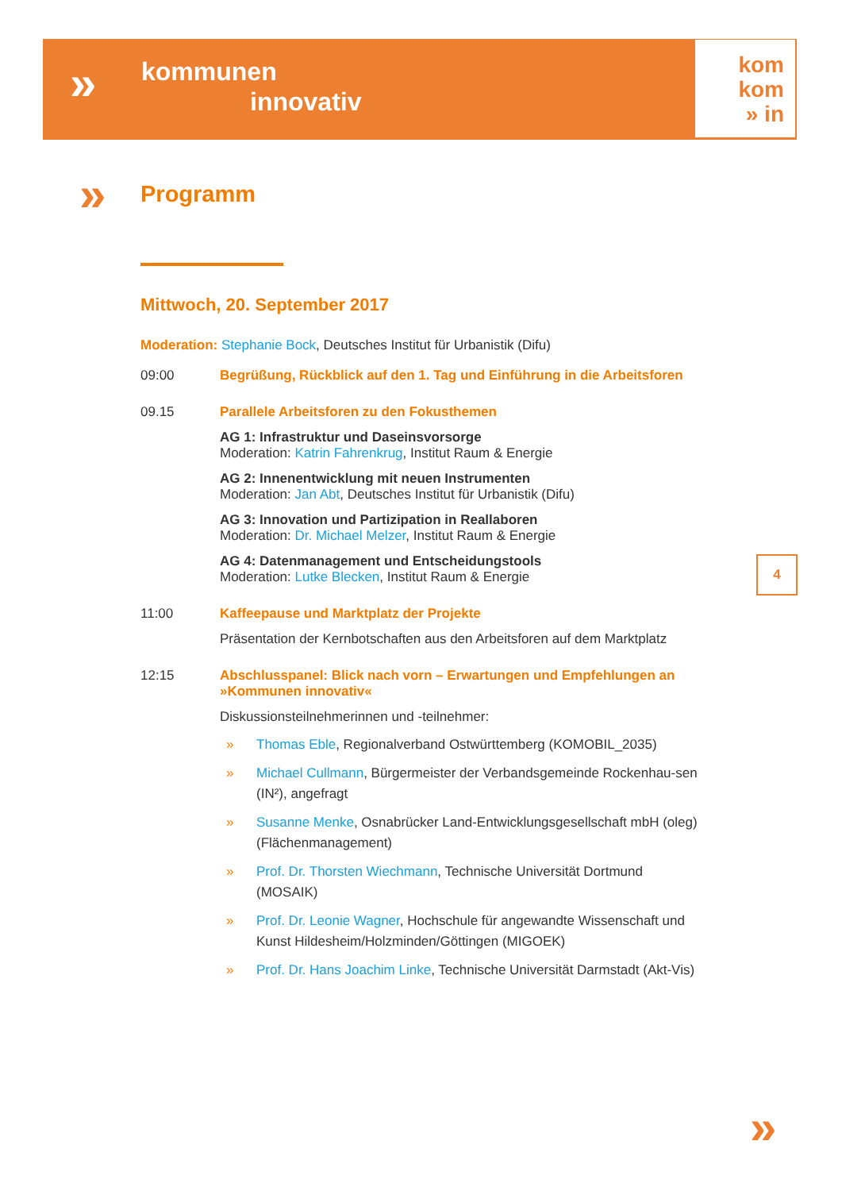» kommunen
innovativ
kom
kom
» in
»
Programm
Mittwoch, 20. September 2017
Moderation: Stephanie Bock, Deutsches Institut für Urbanistik (Difu)
09:00 Begrüßung, Rückblick auf den 1. Tag und Einführung in die Arbeitsforen
09.15 Parallele Arbeitsforen zu den Fokusthemen
AG 1: Infrastruktur und Daseinsvorsorge
Moderation: Katrin Fahrenkrug, Institut Raum & Energie
AG 2: Innenentwicklung mit neuen Instrumenten
Moderation: Jan Abt, Deutsches Institut für Urbanistik (Difu)
AG 3: Innovation und Partizipation in Reallaboren
Moderation: Dr. Michael Melzer, Institut Raum & Energie
AG 4: Datenmanagement und Entscheidungstools
Moderation: Lutke Blecken, Institut Raum & Energie
11:00 Kaffeepause und Marktplatz der Projekte
Präsentation der Kernbotschaften aus den Arbeitsforen auf dem Marktplatz
12:15 Abschlusspanel: Blick nach vorn – Erwartungen und Empfehlungen an »Kommunen innovativ«
Diskussionsteilnehmerinnen und -teilnehmer:
» Thomas Eble, Regionalverband Ostwürttemberg (KOMOBIL_2035)
» Michael Cullmann, Bürgermeister der Verbandsgemeinde Rockenhau-sen (IN²), angefragt
» Susanne Menke, Osnabrücker Land-Entwicklungsgesellschaft mbH (oleg) (Flächenmanagement)
» Prof. Dr. Thorsten Wiechmann, Technische Universität Dortmund (MOSAIK)
» Prof. Dr. Leonie Wagner, Hochschule für angewandte Wissenschaft und Kunst Hildesheim/Holzminden/Göttingen (MIGOEK)
» Prof. Dr. Hans Joachim Linke, Technische Universität Darmstadt (Akt-Vis)
4
»